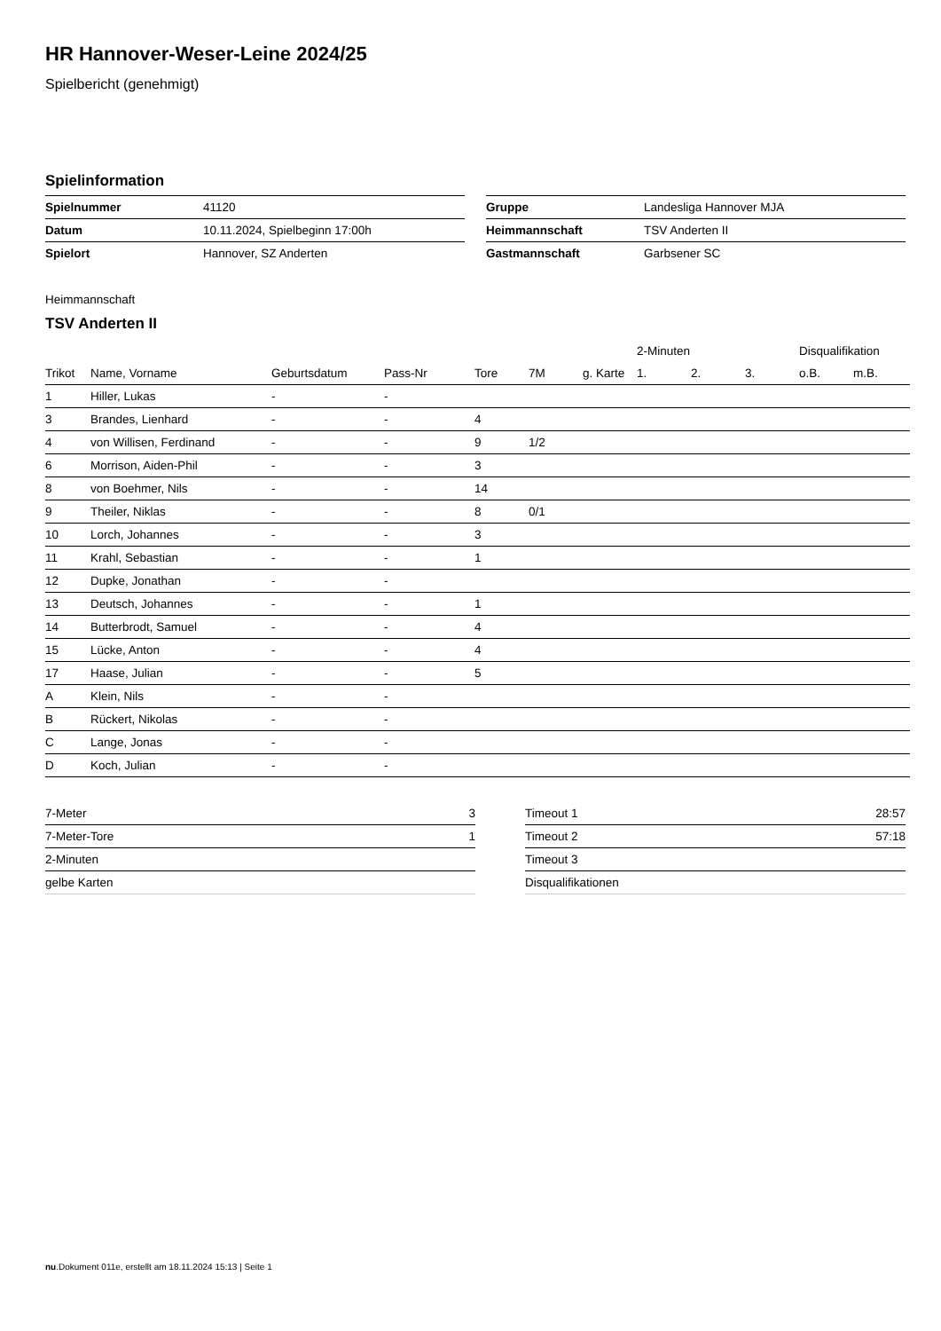HR Hannover-Weser-Leine 2024/25
Spielbericht (genehmigt)
Spielinformation
| Spielnummer | 41120 |
| Datum | 10.11.2024, Spielbeginn 17:00h |
| Spielort | Hannover, SZ Anderten |
| Gruppe | Landesliga Hannover MJA |
| Heimmannschaft | TSV Anderten II |
| Gastmannschaft | Garbsener SC |
Heimmannschaft
TSV Anderten II
| | | | | | | | 2-Minuten | | | Disqualifikation | |
| --- | --- | --- | --- | --- | --- | --- | --- | --- | --- | --- | --- |
| Trikot | Name, Vorname | Geburtsdatum | Pass-Nr | Tore | 7M | g. Karte | 1. | 2. | 3. | o.B. | m.B. |
| 1 | Hiller, Lukas | - | - | | | | | | | | |
| 3 | Brandes, Lienhard | - | - | 4 | | | | | | | |
| 4 | von Willisen, Ferdinand | - | - | 9 | 1/2 | | | | | | |
| 6 | Morrison, Aiden-Phil | - | - | 3 | | | | | | | |
| 8 | von Boehmer, Nils | - | - | 14 | | | | | | | |
| 9 | Theiler, Niklas | - | - | 8 | 0/1 | | | | | | |
| 10 | Lorch, Johannes | - | - | 3 | | | | | | | |
| 11 | Krahl, Sebastian | - | - | 1 | | | | | | | |
| 12 | Dupke, Jonathan | - | - | | | | | | | | |
| 13 | Deutsch, Johannes | - | - | 1 | | | | | | | |
| 14 | Butterbrodt, Samuel | - | - | 4 | | | | | | | |
| 15 | Lücke, Anton | - | - | 4 | | | | | | | |
| 17 | Haase, Julian | - | - | 5 | | | | | | | |
| A | Klein, Nils | - | - | | | | | | | | |
| B | Rückert, Nikolas | - | - | | | | | | | | |
| C | Lange, Jonas | - | - | | | | | | | | |
| D | Koch, Julian | - | - | | | | | | | | |
| 7-Meter | 3 |
| 7-Meter-Tore | 1 |
| 2-Minuten | |
| gelbe Karten | |
| Timeout 1 | 28:57 |
| Timeout 2 | 57:18 |
| Timeout 3 | |
| Disqualifikationen | |
nu.Dokument 011e, erstellt am 18.11.2024 15:13 | Seite 1